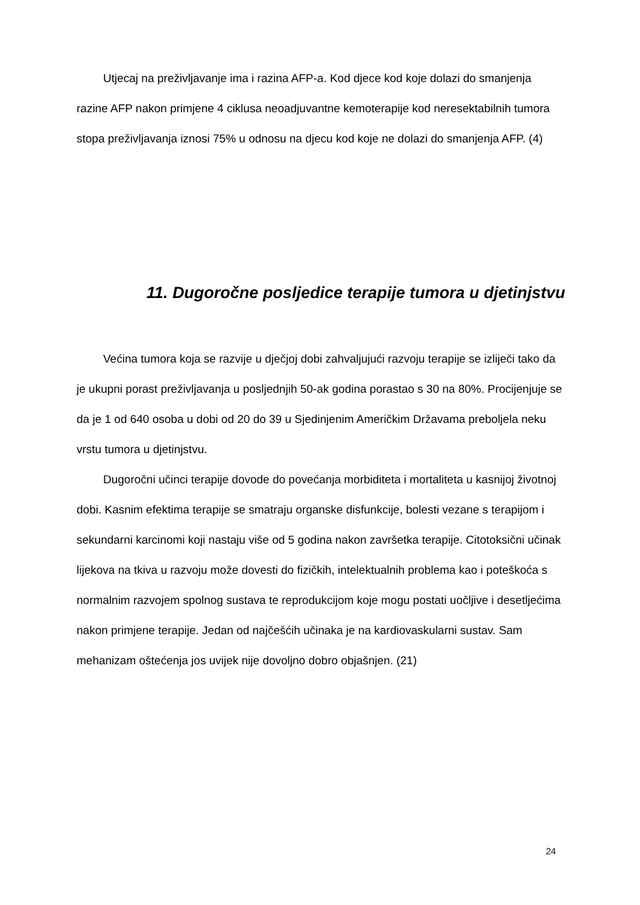Utjecaj na preživljavanje ima i razina AFP-a. Kod djece kod koje dolazi do smanjenja razine AFP nakon primjene 4 ciklusa neoadjuvantne kemoterapije kod neresektabilnih tumora stopa preživljavanja iznosi 75% u odnosu na djecu kod koje ne dolazi do smanjenja AFP. (4)
11. Dugoročne posljedice terapije tumora u djetinjstvu
Većina tumora koja se razvije u dječjoj dobi zahvaljujući razvoju terapije se izliječi tako da je ukupni porast preživljavanja u posljednjih 50-ak godina porastao s 30 na 80%. Procijenjuje se da je 1 od 640 osoba u dobi od 20 do 39 u Sjedinjenim Američkim Državama preboljela neku vrstu tumora u djetinjstvu.
Dugoročni učinci terapije dovode do povećanja morbiditeta i mortaliteta u kasnijoj životnoj dobi. Kasnim efektima terapije se smatraju organske disfunkcije, bolesti vezane s terapijom i sekundarni karcinomi koji nastaju više od 5 godina nakon završetka terapije. Citotoksični učinak lijekova na tkiva u razvoju može dovesti do fizičkih, intelektualnih problema kao i poteškoća s normalnim razvojem spolnog sustava te reprodukcijom koje mogu postati uočljive i desetljećima nakon primjene terapije. Jedan od najčešćih učinaka je na kardiovaskularni sustav. Sam mehanizam oštećenja jos uvijek nije dovoljno dobro objašnjen. (21)
24